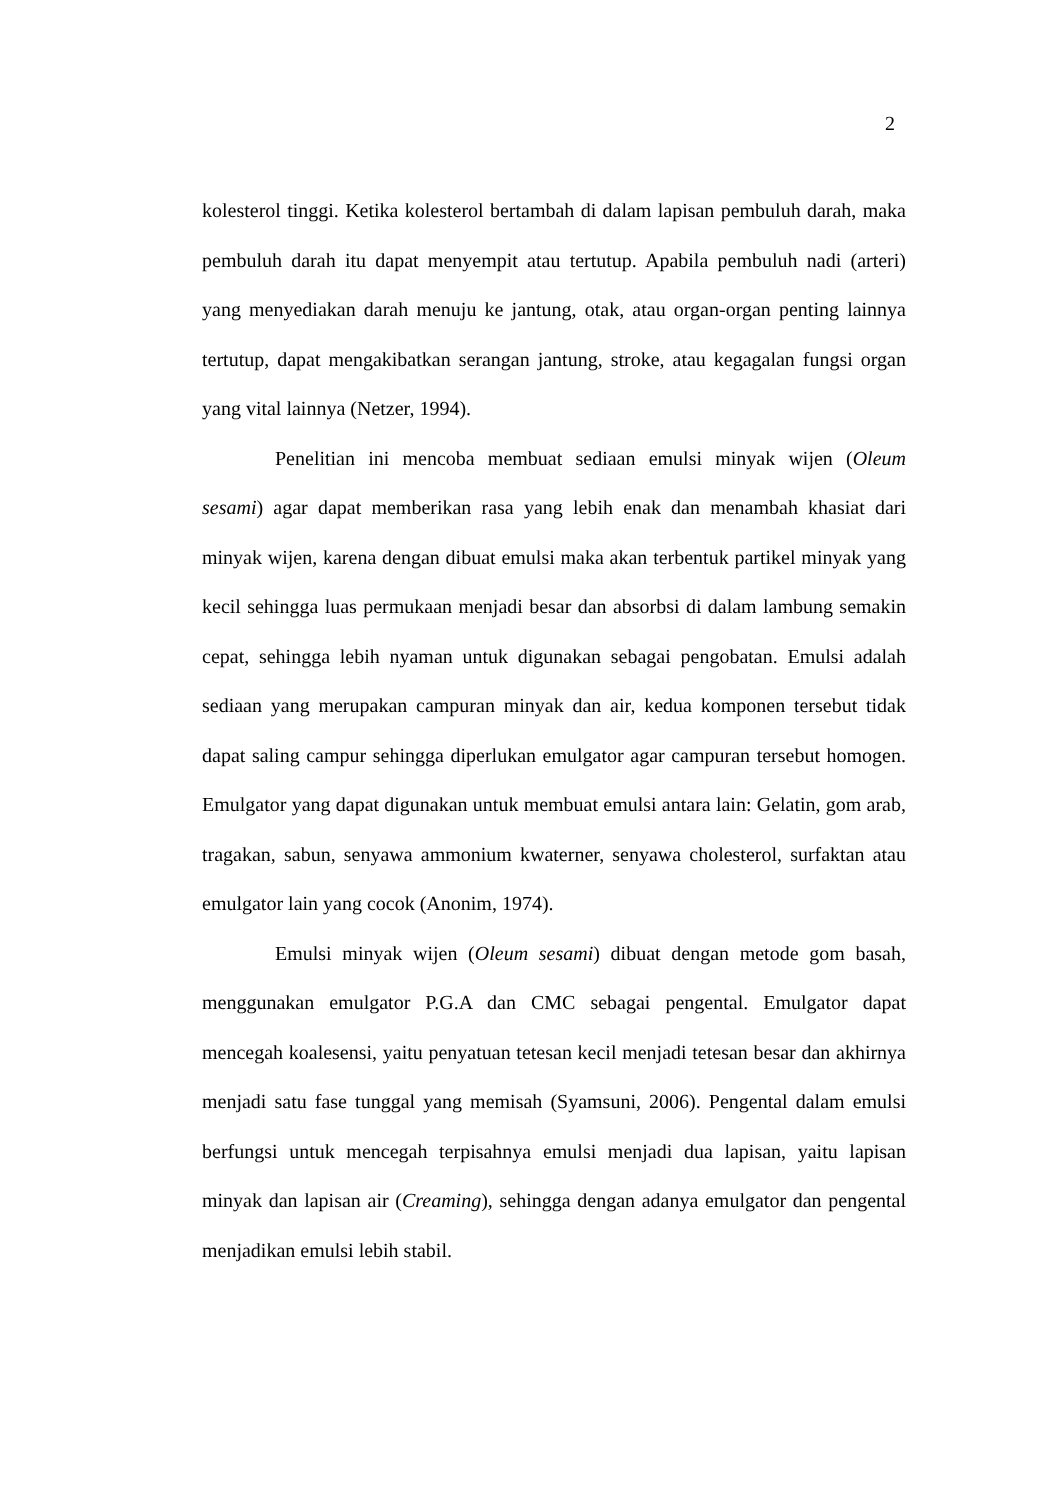2
kolesterol tinggi. Ketika kolesterol bertambah di dalam lapisan pembuluh darah, maka pembuluh darah itu dapat menyempit atau tertutup. Apabila pembuluh nadi (arteri) yang menyediakan darah menuju ke jantung, otak, atau organ-organ penting lainnya tertutup, dapat mengakibatkan serangan jantung, stroke, atau kegagalan fungsi organ yang vital lainnya (Netzer, 1994).
Penelitian ini mencoba membuat sediaan emulsi minyak wijen (Oleum sesami) agar dapat memberikan rasa yang lebih enak dan menambah khasiat dari minyak wijen, karena dengan dibuat emulsi maka akan terbentuk partikel minyak yang kecil sehingga luas permukaan menjadi besar dan absorbsi di dalam lambung semakin cepat, sehingga lebih nyaman untuk digunakan sebagai pengobatan. Emulsi adalah sediaan yang merupakan campuran minyak dan air, kedua komponen tersebut tidak dapat saling campur sehingga diperlukan emulgator agar campuran tersebut homogen. Emulgator yang dapat digunakan untuk membuat emulsi antara lain: Gelatin, gom arab, tragakan, sabun, senyawa ammonium kwaterner, senyawa cholesterol, surfaktan atau emulgator lain yang cocok (Anonim, 1974).
Emulsi minyak wijen (Oleum sesami) dibuat dengan metode gom basah, menggunakan emulgator P.G.A dan CMC sebagai pengental. Emulgator dapat mencegah koalesensi, yaitu penyatuan tetesan kecil menjadi tetesan besar dan akhirnya menjadi satu fase tunggal yang memisah (Syamsuni, 2006). Pengental dalam emulsi berfungsi untuk mencegah terpisahnya emulsi menjadi dua lapisan, yaitu lapisan minyak dan lapisan air (Creaming), sehingga dengan adanya emulgator dan pengental menjadikan emulsi lebih stabil.